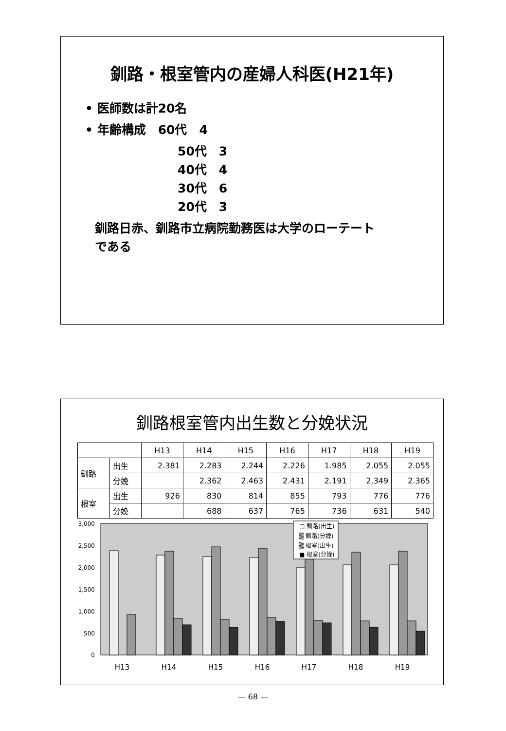釧路・根室管内の産婦人科医(H21年)
• 医師数は計20名
• 年齢構成　60代　4
50代　3
40代　4
30代　6
20代　3
釧路日赤、釧路市立病院勤務医は大学のローテート
である
釧路根室管内出生数と分娩状況
| | | H13 | H14 | H15 | H16 | H17 | H18 | H19 |
| --- | --- | --- | --- | --- | --- | --- | --- | --- |
| 釧路 | 出生 | 2.381 | 2.283 | 2.244 | 2.226 | 1.985 | 2.055 | 2.055 |
| | 分娩 | | 2.362 | 2.463 | 2.431 | 2.191 | 2.349 | 2.365 |
| 根室 | 出生 | 926 | 830 | 814 | 855 | 793 | 776 | 776 |
| | 分娩 | | 688 | 637 | 765 | 736 | 631 | 540 |
3,000
2,500
2,000
1,500
1,000
500
0
□ 釧路(出生)
▒ 釧路(分娩)
▒ 根室(出生)
■ 根室(分娩)
H13
H14
H15
H16
H17
H18
H19
— 68 —